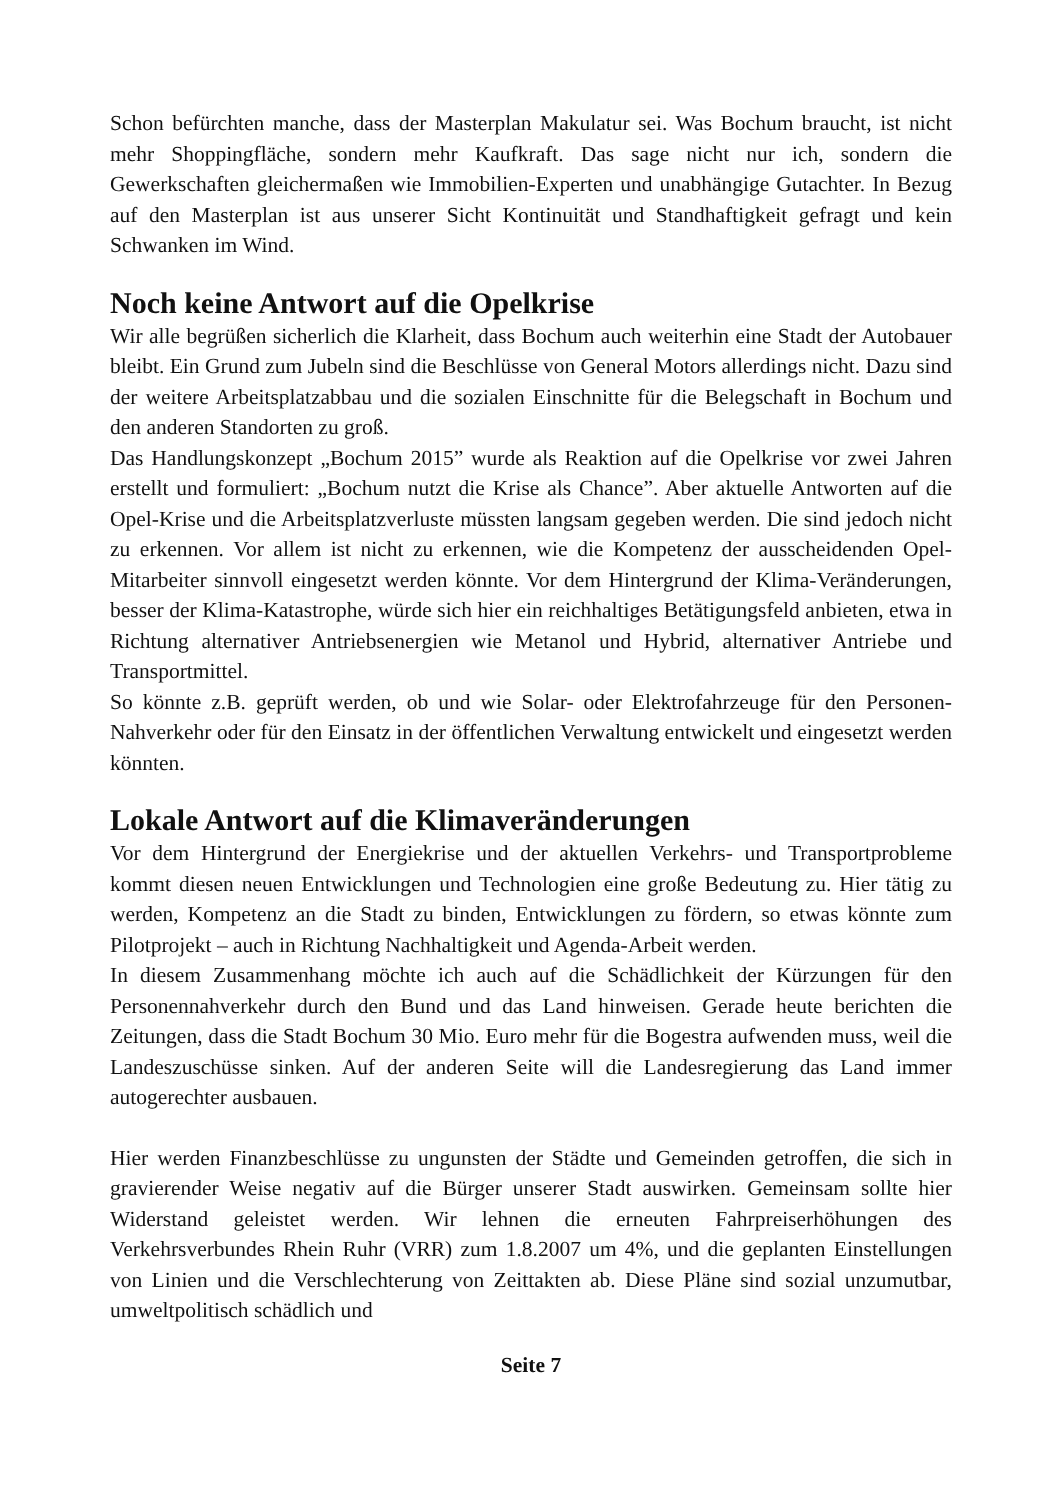Schon befürchten manche, dass der Masterplan Makulatur sei. Was Bochum braucht, ist nicht mehr Shoppingfläche, sondern mehr Kaufkraft. Das sage nicht nur ich, sondern die Gewerkschaften gleichermaßen wie Immobilien-Experten und unabhängige Gutachter. In Bezug auf den Masterplan ist aus unserer Sicht Kontinuität und Standhaftigkeit gefragt und kein Schwanken im Wind.
Noch keine Antwort auf die Opelkrise
Wir alle begrüßen sicherlich die Klarheit, dass Bochum auch weiterhin eine Stadt der Autobauer bleibt. Ein Grund zum Jubeln sind die Beschlüsse von General Motors allerdings nicht. Dazu sind der weitere Arbeitsplatzabbau und die sozialen Einschnitte für die Belegschaft in Bochum und den anderen Standorten zu groß.
Das Handlungskonzept „Bochum 2015” wurde als Reaktion auf die Opelkrise vor zwei Jahren erstellt und formuliert: „Bochum nutzt die Krise als Chance”. Aber aktuelle Antworten auf die Opel-Krise und die Arbeitsplatzverluste müssten langsam gegeben werden. Die sind jedoch nicht zu erkennen. Vor allem ist nicht zu erkennen, wie die Kompetenz der ausscheidenden Opel-Mitarbeiter sinnvoll eingesetzt werden könnte. Vor dem Hintergrund der Klima-Veränderungen, besser der Klima-Katastrophe, würde sich hier ein reichhaltiges Betätigungsfeld anbieten, etwa in Richtung alternativer Antriebsenergien wie Metanol und Hybrid, alternativer Antriebe und Transportmittel.
So könnte z.B. geprüft werden, ob und wie Solar- oder Elektrofahrzeuge für den Personen-Nahverkehr oder für den Einsatz in der öffentlichen Verwaltung entwickelt und eingesetzt werden könnten.
Lokale Antwort auf die Klimaveränderungen
Vor dem Hintergrund der Energiekrise und der aktuellen Verkehrs- und Transportprobleme kommt diesen neuen Entwicklungen und Technologien eine große Bedeutung zu. Hier tätig zu werden, Kompetenz an die Stadt zu binden, Entwicklungen zu fördern, so etwas könnte zum Pilotprojekt – auch in Richtung Nachhaltigkeit und Agenda-Arbeit werden.
In diesem Zusammenhang möchte ich auch auf die Schädlichkeit der Kürzungen für den Personennahverkehr durch den Bund und das Land hinweisen. Gerade heute berichten die Zeitungen, dass die Stadt Bochum 30 Mio. Euro mehr für die Bogestra aufwenden muss, weil die Landeszuschüsse sinken. Auf der anderen Seite will die Landesregierung das Land immer autogerechter ausbauen.
Hier werden Finanzbeschlüsse zu ungunsten der Städte und Gemeinden getroffen, die sich in gravierender Weise negativ auf die Bürger unserer Stadt auswirken. Gemeinsam sollte hier Widerstand geleistet werden. Wir lehnen die erneuten Fahrpreiserhöhungen des Verkehrsverbundes Rhein Ruhr (VRR) zum 1.8.2007 um 4%, und die geplanten Einstellungen von Linien und die Verschlechterung von Zeittakten ab. Diese Pläne sind sozial unzumutbar, umweltpolitisch schädlich und
Seite 7